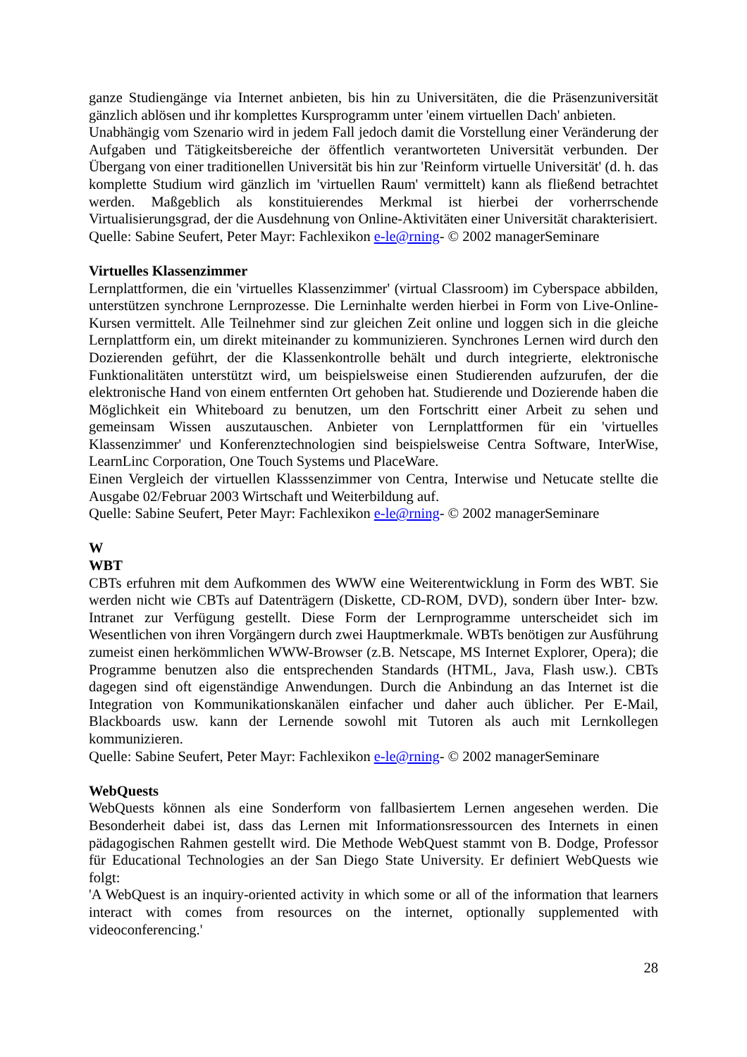ganze Studiengänge via Internet anbieten, bis hin zu Universitäten, die die Präsenzuniversität gänzlich ablösen und ihr komplettes Kursprogramm unter 'einem virtuellen Dach' anbieten.
Unabhängig vom Szenario wird in jedem Fall jedoch damit die Vorstellung einer Veränderung der Aufgaben und Tätigkeitsbereiche der öffentlich verantworteten Universität verbunden. Der Übergang von einer traditionellen Universität bis hin zur 'Reinform virtuelle Universität' (d. h. das komplette Studium wird gänzlich im 'virtuellen Raum' vermittelt) kann als fließend betrachtet werden. Maßgeblich als konstituierendes Merkmal ist hierbei der vorherrschende Virtualisierungsgrad, der die Ausdehnung von Online-Aktivitäten einer Universität charakterisiert.
Quelle: Sabine Seufert, Peter Mayr: Fachlexikon e-le@rning- © 2002 managerSeminare
Virtuelles Klassenzimmer
Lernplattformen, die ein 'virtuelles Klassenzimmer' (virtual Classroom) im Cyberspace abbilden, unterstützen synchrone Lernprozesse. Die Lerninhalte werden hierbei in Form von Live-Online-Kursen vermittelt. Alle Teilnehmer sind zur gleichen Zeit online und loggen sich in die gleiche Lernplattform ein, um direkt miteinander zu kommunizieren. Synchrones Lernen wird durch den Dozierenden geführt, der die Klassenkontrolle behält und durch integrierte, elektronische Funktionalitäten unterstützt wird, um beispielsweise einen Studierenden aufzurufen, der die elektronische Hand von einem entfernten Ort gehoben hat. Studierende und Dozierende haben die Möglichkeit ein Whiteboard zu benutzen, um den Fortschritt einer Arbeit zu sehen und gemeinsam Wissen auszutauschen. Anbieter von Lernplattformen für ein 'virtuelles Klassenzimmer' und Konferenztechnologien sind beispielsweise Centra Software, InterWise, LearnLinc Corporation, One Touch Systems und PlaceWare.
Einen Vergleich der virtuellen Klasssenzimmer von Centra, Interwise und Netucate stellte die Ausgabe 02/Februar 2003 Wirtschaft und Weiterbildung auf.
Quelle: Sabine Seufert, Peter Mayr: Fachlexikon e-le@rning- © 2002 managerSeminare
W
WBT
CBTs erfuhren mit dem Aufkommen des WWW eine Weiterentwicklung in Form des WBT. Sie werden nicht wie CBTs auf Datenträgern (Diskette, CD-ROM, DVD), sondern über Inter- bzw. Intranet zur Verfügung gestellt. Diese Form der Lernprogramme unterscheidet sich im Wesentlichen von ihren Vorgängern durch zwei Hauptmerkmale. WBTs benötigen zur Ausführung zumeist einen herkömmlichen WWW-Browser (z.B. Netscape, MS Internet Explorer, Opera); die Programme benutzen also die entsprechenden Standards (HTML, Java, Flash usw.). CBTs dagegen sind oft eigenständige Anwendungen. Durch die Anbindung an das Internet ist die Integration von Kommunikationskanälen einfacher und daher auch üblicher. Per E-Mail, Blackboards usw. kann der Lernende sowohl mit Tutoren als auch mit Lernkollegen kommunizieren.
Quelle: Sabine Seufert, Peter Mayr: Fachlexikon e-le@rning- © 2002 managerSeminare
WebQuests
WebQuests können als eine Sonderform von fallbasiertem Lernen angesehen werden. Die Besonderheit dabei ist, dass das Lernen mit Informationsressourcen des Internets in einen pädagogischen Rahmen gestellt wird. Die Methode WebQuest stammt von B. Dodge, Professor für Educational Technologies an der San Diego State University. Er definiert WebQuests wie folgt:
'A WebQuest is an inquiry-oriented activity in which some or all of the information that learners interact with comes from resources on the internet, optionally supplemented with videoconferencing.'
28